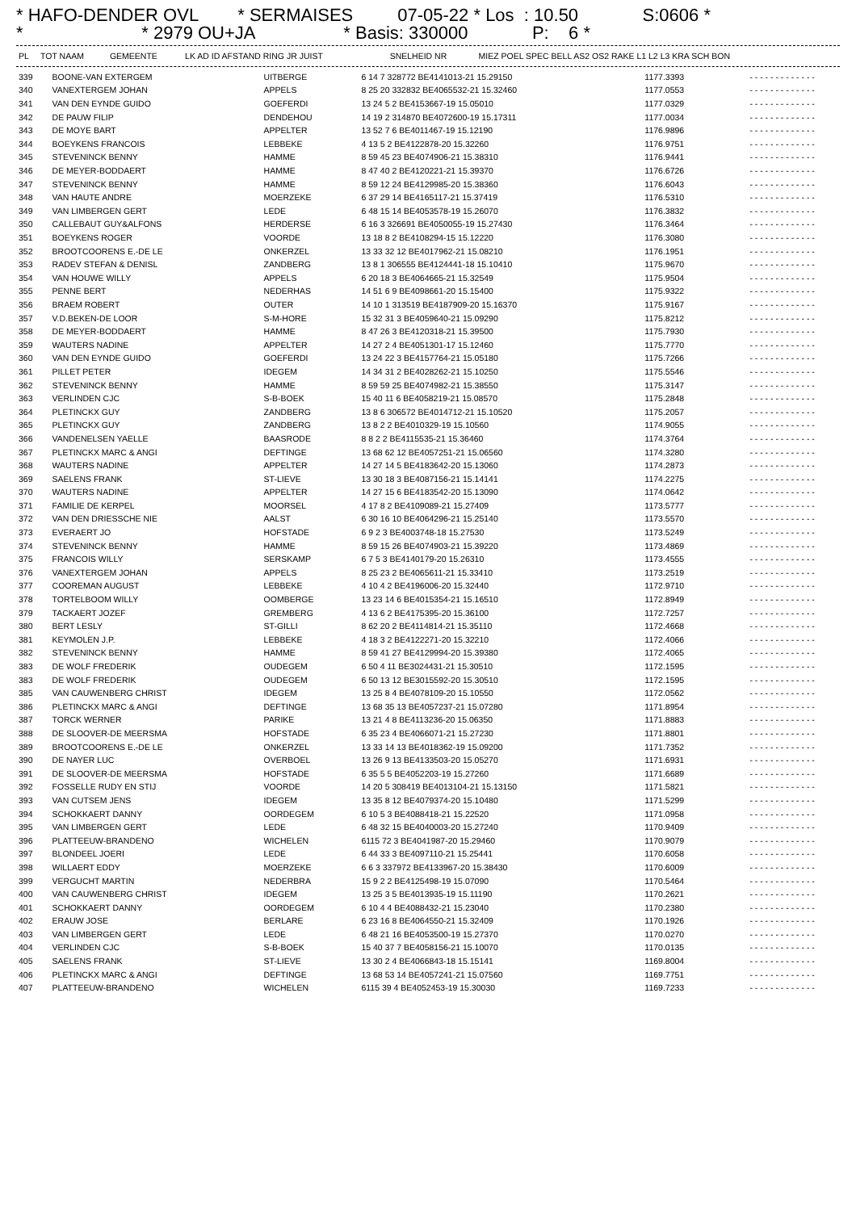* HAFO-DENDER OVL * SERMAISES 07-05-22 * Los : 10.50 S:0606 * * * 2979 OU+JA * Basis: 330000 P: 6 *
| PL | TOT NAAM | GEMEENTE | LK AD ID AFSTAND RING JR JUIST | SNELHEID NR | MIEZ POEL SPEC BELL AS2 OS2 RAKE L1 L2 L3 KRA SCH BON |
| --- | --- | --- | --- | --- | --- |
| 339 | BOONE-VAN EXTERGEM | UITBERGE | 6 14 7 328772 BE4141013-21 15.29150 | 1177.3393 | - - - - - - - - - - - - - |
| 340 | VANEXTERGEM JOHAN | APPELS | 8 25 20 332832 BE4065532-21 15.32460 | 1177.0553 | - - - - - - - - - - - - - |
| 341 | VAN DEN EYNDE GUIDO | GOEFERDI | 13 24 5 2 BE4153667-19 15.05010 | 1177.0329 | - - - - - - - - - - - - - |
| 342 | DE PAUW FILIP | DENDEHOU | 14 19 2 314870 BE4072600-19 15.17311 | 1177.0034 | - - - - - - - - - - - - - |
| 343 | DE MOYE BART | APPELTER | 13 52 7 6 BE4011467-19 15.12190 | 1176.9896 | - - - - - - - - - - - - - |
| 344 | BOEYKENS FRANCOIS | LEBBEKE | 4 13 5 2 BE4122878-20 15.32260 | 1176.9751 | - - - - - - - - - - - - - |
| 345 | STEVENINCK BENNY | HAMME | 8 59 45 23 BE4074906-21 15.38310 | 1176.9441 | - - - - - - - - - - - - - |
| 346 | DE MEYER-BODDAERT | HAMME | 8 47 40 2 BE4120221-21 15.39370 | 1176.6726 | - - - - - - - - - - - - - |
| 347 | STEVENINCK BENNY | HAMME | 8 59 12 24 BE4129985-20 15.38360 | 1176.6043 | - - - - - - - - - - - - - |
| 348 | VAN HAUTE ANDRE | MOERZEKE | 6 37 29 14 BE4165117-21 15.37419 | 1176.5310 | - - - - - - - - - - - - - |
| 349 | VAN LIMBERGEN GERT | LEDE | 6 48 15 14 BE4053578-19 15.26070 | 1176.3832 | - - - - - - - - - - - - - |
| 350 | CALLEBAUT GUY&ALFONS | HERDERSE | 6 16 3 326691 BE4050055-19 15.27430 | 1176.3464 | - - - - - - - - - - - - - |
| 351 | BOEYKENS ROGER | VOORDE | 13 18 8 2 BE4108294-15 15.12220 | 1176.3080 | - - - - - - - - - - - - - |
| 352 | BROOTCOORENS E.-DE LE | ONKERZEL | 13 33 32 12 BE4017962-21 15.08210 | 1176.1951 | - - - - - - - - - - - - - |
| 353 | RADEV STEFAN & DENISL | ZANDBERG | 13 8 1 306555 BE4124441-18 15.10410 | 1175.9670 | - - - - - - - - - - - - - |
| 354 | VAN HOUWE WILLY | APPELS | 6 20 18 3 BE4064665-21 15.32549 | 1175.9504 | - - - - - - - - - - - - - |
| 355 | PENNE BERT | NEDERHAS | 14 51 6 9 BE4098661-20 15.15400 | 1175.9322 | - - - - - - - - - - - - - |
| 356 | BRAEM ROBERT | OUTER | 14 10 1 313519 BE4187909-20 15.16370 | 1175.9167 | - - - - - - - - - - - - - |
| 357 | V.D.BEKEN-DE LOOR | S-M-HORE | 15 32 31 3 BE4059640-21 15.09290 | 1175.8212 | - - - - - - - - - - - - - |
| 358 | DE MEYER-BODDAERT | HAMME | 8 47 26 3 BE4120318-21 15.39500 | 1175.7930 | - - - - - - - - - - - - - |
| 359 | WAUTERS NADINE | APPELTER | 14 27 2 4 BE4051301-17 15.12460 | 1175.7770 | - - - - - - - - - - - - - |
| 360 | VAN DEN EYNDE GUIDO | GOEFERDI | 13 24 22 3 BE4157764-21 15.05180 | 1175.7266 | - - - - - - - - - - - - - |
| 361 | PILLET PETER | IDEGEM | 14 34 31 2 BE4028262-21 15.10250 | 1175.5546 | - - - - - - - - - - - - - |
| 362 | STEVENINCK BENNY | HAMME | 8 59 59 25 BE4074982-21 15.38550 | 1175.3147 | - - - - - - - - - - - - - |
| 363 | VERLINDEN CJC | S-B-BOEK | 15 40 11 6 BE4058219-21 15.08570 | 1175.2848 | - - - - - - - - - - - - - |
| 364 | PLETINCKX GUY | ZANDBERG | 13 8 6 306572 BE4014712-21 15.10520 | 1175.2057 | - - - - - - - - - - - - - |
| 365 | PLETINCKX GUY | ZANDBERG | 13 8 2 2 BE4010329-19 15.10560 | 1174.9055 | - - - - - - - - - - - - - |
| 366 | VANDENELSEN YAELLE | BAASRODE | 8 8 2 2 BE4115535-21 15.36460 | 1174.3764 | - - - - - - - - - - - - - |
| 367 | PLETINCKX MARC & ANGI | DEFTINGE | 13 68 62 12 BE4057251-21 15.06560 | 1174.3280 | - - - - - - - - - - - - - |
| 368 | WAUTERS NADINE | APPELTER | 14 27 14 5 BE4183642-20 15.13060 | 1174.2873 | - - - - - - - - - - - - - |
| 369 | SAELENS FRANK | ST-LIEVE | 13 30 18 3 BE4087156-21 15.14141 | 1174.2275 | - - - - - - - - - - - - - |
| 370 | WAUTERS NADINE | APPELTER | 14 27 15 6 BE4183542-20 15.13090 | 1174.0642 | - - - - - - - - - - - - - |
| 371 | FAMILIE DE KERPEL | MOORSEL | 4 17 8 2 BE4109089-21 15.27409 | 1173.5777 | - - - - - - - - - - - - - |
| 372 | VAN DEN DRIESSCHE NIE | AALST | 6 30 16 10 BE4064296-21 15.25140 | 1173.5570 | - - - - - - - - - - - - - |
| 373 | EVERAERT JO | HOFSTADE | 6 9 2 3 BE4003748-18 15.27530 | 1173.5249 | - - - - - - - - - - - - - |
| 374 | STEVENINCK BENNY | HAMME | 8 59 15 26 BE4074903-21 15.39220 | 1173.4869 | - - - - - - - - - - - - - |
| 375 | FRANCOIS WILLY | SERSKAMP | 6 7 5 3 BE4140179-20 15.26310 | 1173.4555 | - - - - - - - - - - - - - |
| 376 | VANEXTERGEM JOHAN | APPELS | 8 25 23 2 BE4065611-21 15.33410 | 1173.2519 | - - - - - - - - - - - - - |
| 377 | COOREMAN AUGUST | LEBBEKE | 4 10 4 2 BE4196006-20 15.32440 | 1172.9710 | - - - - - - - - - - - - - |
| 378 | TORTELBOOM WILLY | OOMBERGE | 13 23 14 6 BE4015354-21 15.16510 | 1172.8949 | - - - - - - - - - - - - - |
| 379 | TACKAERT JOZEF | GREMBERG | 4 13 6 2 BE4175395-20 15.36100 | 1172.7257 | - - - - - - - - - - - - - |
| 380 | BERT LESLY | ST-GILLI | 8 62 20 2 BE4114814-21 15.35110 | 1172.4668 | - - - - - - - - - - - - - |
| 381 | KEYMOLEN J.P. | LEBBEKE | 4 18 3 2 BE4122271-20 15.32210 | 1172.4066 | - - - - - - - - - - - - - |
| 382 | STEVENINCK BENNY | HAMME | 8 59 41 27 BE4129994-20 15.39380 | 1172.4065 | - - - - - - - - - - - - - |
| 383 | DE WOLF FREDERIK | OUDEGEM | 6 50 4 11 BE3024431-21 15.30510 | 1172.1595 | - - - - - - - - - - - - - |
| 383 | DE WOLF FREDERIK | OUDEGEM | 6 50 13 12 BE3015592-20 15.30510 | 1172.1595 | - - - - - - - - - - - - - |
| 385 | VAN CAUWENBERG CHRIST | IDEGEM | 13 25 8 4 BE4078109-20 15.10550 | 1172.0562 | - - - - - - - - - - - - - |
| 386 | PLETINCKX MARC & ANGI | DEFTINGE | 13 68 35 13 BE4057237-21 15.07280 | 1171.8954 | - - - - - - - - - - - - - |
| 387 | TORCK WERNER | PARIKE | 13 21 4 8 BE4113236-20 15.06350 | 1171.8883 | - - - - - - - - - - - - - |
| 388 | DE SLOOVER-DE MEERSMA | HOFSTADE | 6 35 23 4 BE4066071-21 15.27230 | 1171.8801 | - - - - - - - - - - - - - |
| 389 | BROOTCOORENS E.-DE LE | ONKERZEL | 13 33 14 13 BE4018362-19 15.09200 | 1171.7352 | - - - - - - - - - - - - - |
| 390 | DE NAYER LUC | OVERBOEL | 13 26 9 13 BE4133503-20 15.05270 | 1171.6931 | - - - - - - - - - - - - - |
| 391 | DE SLOOVER-DE MEERSMA | HOFSTADE | 6 35 5 5 BE4052203-19 15.27260 | 1171.6689 | - - - - - - - - - - - - - |
| 392 | FOSSELLE RUDY EN STIJ | VOORDE | 14 20 5 308419 BE4013104-21 15.13150 | 1171.5821 | - - - - - - - - - - - - - |
| 393 | VAN CUTSEM JENS | IDEGEM | 13 35 8 12 BE4079374-20 15.10480 | 1171.5299 | - - - - - - - - - - - - - |
| 394 | SCHOKKAERT DANNY | OORDEGEM | 6 10 5 3 BE4088418-21 15.22520 | 1171.0958 | - - - - - - - - - - - - - |
| 395 | VAN LIMBERGEN GERT | LEDE | 6 48 32 15 BE4040003-20 15.27240 | 1170.9409 | - - - - - - - - - - - - - |
| 396 | PLATTEEUW-BRANDENO | WICHELEN | 6115 72 3 BE4041987-20 15.29460 | 1170.9079 | - - - - - - - - - - - - - |
| 397 | BLONDEEL JOERI | LEDE | 6 44 33 3 BE4097110-21 15.25441 | 1170.6058 | - - - - - - - - - - - - - |
| 398 | WILLAERT EDDY | MOERZEKE | 6 6 3 337972 BE4133967-20 15.38430 | 1170.6009 | - - - - - - - - - - - - - |
| 399 | VERGUCHT MARTIN | NEDERBRA | 15 9 2 2 BE4125498-19 15.07090 | 1170.5464 | - - - - - - - - - - - - - |
| 400 | VAN CAUWENBERG CHRIST | IDEGEM | 13 25 3 5 BE4013935-19 15.11190 | 1170.2621 | - - - - - - - - - - - - - |
| 401 | SCHOKKAERT DANNY | OORDEGEM | 6 10 4 4 BE4088432-21 15.23040 | 1170.2380 | - - - - - - - - - - - - - |
| 402 | ERAUW JOSE | BERLARE | 6 23 16 8 BE4064550-21 15.32409 | 1170.1926 | - - - - - - - - - - - - - |
| 403 | VAN LIMBERGEN GERT | LEDE | 6 48 21 16 BE4053500-19 15.27370 | 1170.0270 | - - - - - - - - - - - - - |
| 404 | VERLINDEN CJC | S-B-BOEK | 15 40 37 7 BE4058156-21 15.10070 | 1170.0135 | - - - - - - - - - - - - - |
| 405 | SAELENS FRANK | ST-LIEVE | 13 30 2 4 BE4066843-18 15.15141 | 1169.8004 | - - - - - - - - - - - - - |
| 406 | PLETINCKX MARC & ANGI | DEFTINGE | 13 68 53 14 BE4057241-21 15.07560 | 1169.7751 | - - - - - - - - - - - - - |
| 407 | PLATTEEUW-BRANDENO | WICHELEN | 6115 39 4 BE4052453-19 15.30030 | 1169.7233 | - - - - - - - - - - - - - |